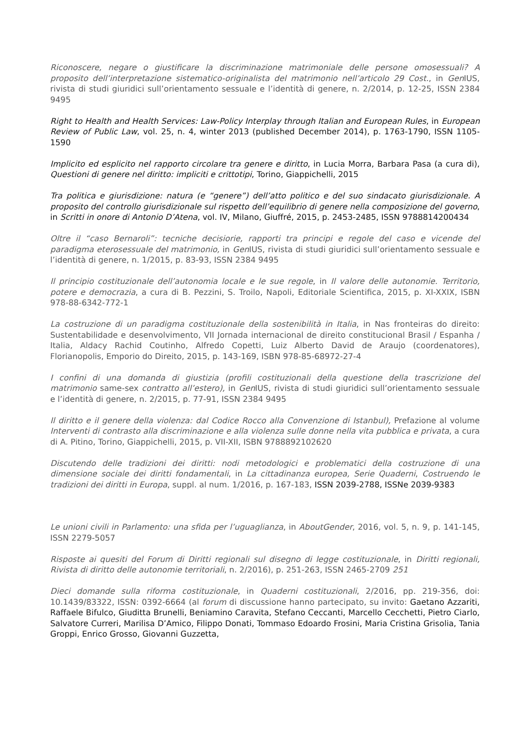Riconoscere, negare o giustificare la discriminazione matrimoniale delle persone omosessuali? A proposito dell’interpretazione sistematico-originalista del matrimonio nell’articolo 29 Cost., in Gen IUS, rivista di studi giuridici sull’orientamento sessuale e l’identità di genere, n. 2/2014, p. 12-25, ISSN 2384 9495
Right to Health and Health Services: Law-Policy Interplay through Italian and European Rules, in European Review of Public Law, vol. 25, n. 4, winter 2013 (published December 2014), p. 1763-1790, ISSN 1105-1590
Implicito ed esplicito nel rapporto circolare tra genere e diritto, in Lucia Morra, Barbara Pasa (a cura di), Questioni di genere nel diritto: impliciti e crittotipi, Torino, Giappichelli, 2015
Tra politica e giurisdizione: natura (e “genere”) dell’atto politico e del suo sindacato giurisdizionale. A proposito del controllo giurisdizionale sul rispetto dell’equilibrio di genere nella composizione del governo, in Scritti in onore di Antonio D’Atena, vol. IV, Milano, Giuffré, 2015, p. 2453-2485, ISSN 9788814200434
Oltre il “caso Bernaroli”: tecniche decisiorie, rapporti tra principi e regole del caso e vicende del paradigma eterosessuale del matrimonio, in Gen IUS, rivista di studi giuridici sull’orientamento sessuale e l’identità di genere, n. 1/2015, p. 83-93, ISSN 2384 9495
Il principio costituzionale dell’autonomia locale e le sue regole, in Il valore delle autonomie. Territorio, potere e democrazia, a cura di B. Pezzini, S. Troilo, Napoli, Editoriale Scientifica, 2015, p. XI-XXIX, ISBN 978-88-6342-772-1
La costruzione di un paradigma costituzionale della sostenibilità in Italia, in Nas fronteiras do direito: Sustentabilidade e desenvolvimento, VII Jornada internacional de direito constitucional Brasil / Espanha / Italia, Aldacy Rachid Coutinho, Alfredo Copetti, Luiz Alberto David de Araujo (coordenatores), Florianopolis, Emporio do Direito, 2015, p. 143-169, ISBN 978-85-68972-27-4
I confini di una domanda di giustizia (profili costituzionali della questione della trascrizione del matrimonio same-sex contratto all’estero), in Gen IUS, rivista di studi giuridici sull’orientamento sessuale e l’identità di genere, n. 2/2015, p. 77-91, ISSN 2384 9495
Il diritto e il genere della violenza: dal Codice Rocco alla Convenzione di Istanbul), Prefazione al volume Interventi di contrasto alla discriminazione e alla violenza sulle donne nella vita pubblica e privata, a cura di A. Pitino, Torino, Giappichelli, 2015, p. VII-XII, ISBN 9788892102620
Discutendo delle tradizioni dei diritti: nodi metodologici e problematici della costruzione di una dimensione sociale dei diritti fondamentali, in La cittadinanza europea, Serie Quaderni, Costruendo le tradizioni dei diritti in Europa, suppl. al num. 1/2016, p. 167-183, ISSN 2039-2788, ISSNe 2039-9383
Le unioni civili in Parlamento: una sfida per l’uguaglianza, in AboutGender, 2016, vol. 5, n. 9, p. 141-145, ISSN 2279-5057
Risposte ai quesiti del Forum di Diritti regionali sul disegno di legge costituzionale, in Diritti regionali, Rivista di diritto delle autonomie territoriali, n. 2/2016), p. 251-263, ISSN 2465-2709 251
Dieci domande sulla riforma costituzionale, in Quaderni costituzionali, 2/2016, pp. 219-356, doi: 10.1439/83322, ISSN: 0392-6664 (al forum di discussione hanno partecipato, su invito: Gaetano Azzariti, Raffaele Bifulco, Giuditta Brunelli, Beniamino Caravita, Stefano Ceccanti, Marcello Cecchetti, Pietro Ciarlo, Salvatore Curreri, Marilisa D’Amico, Filippo Donati, Tommaso Edoardo Frosini, Maria Cristina Grisolia, Tania Groppi, Enrico Grosso, Giovanni Guzzetta,